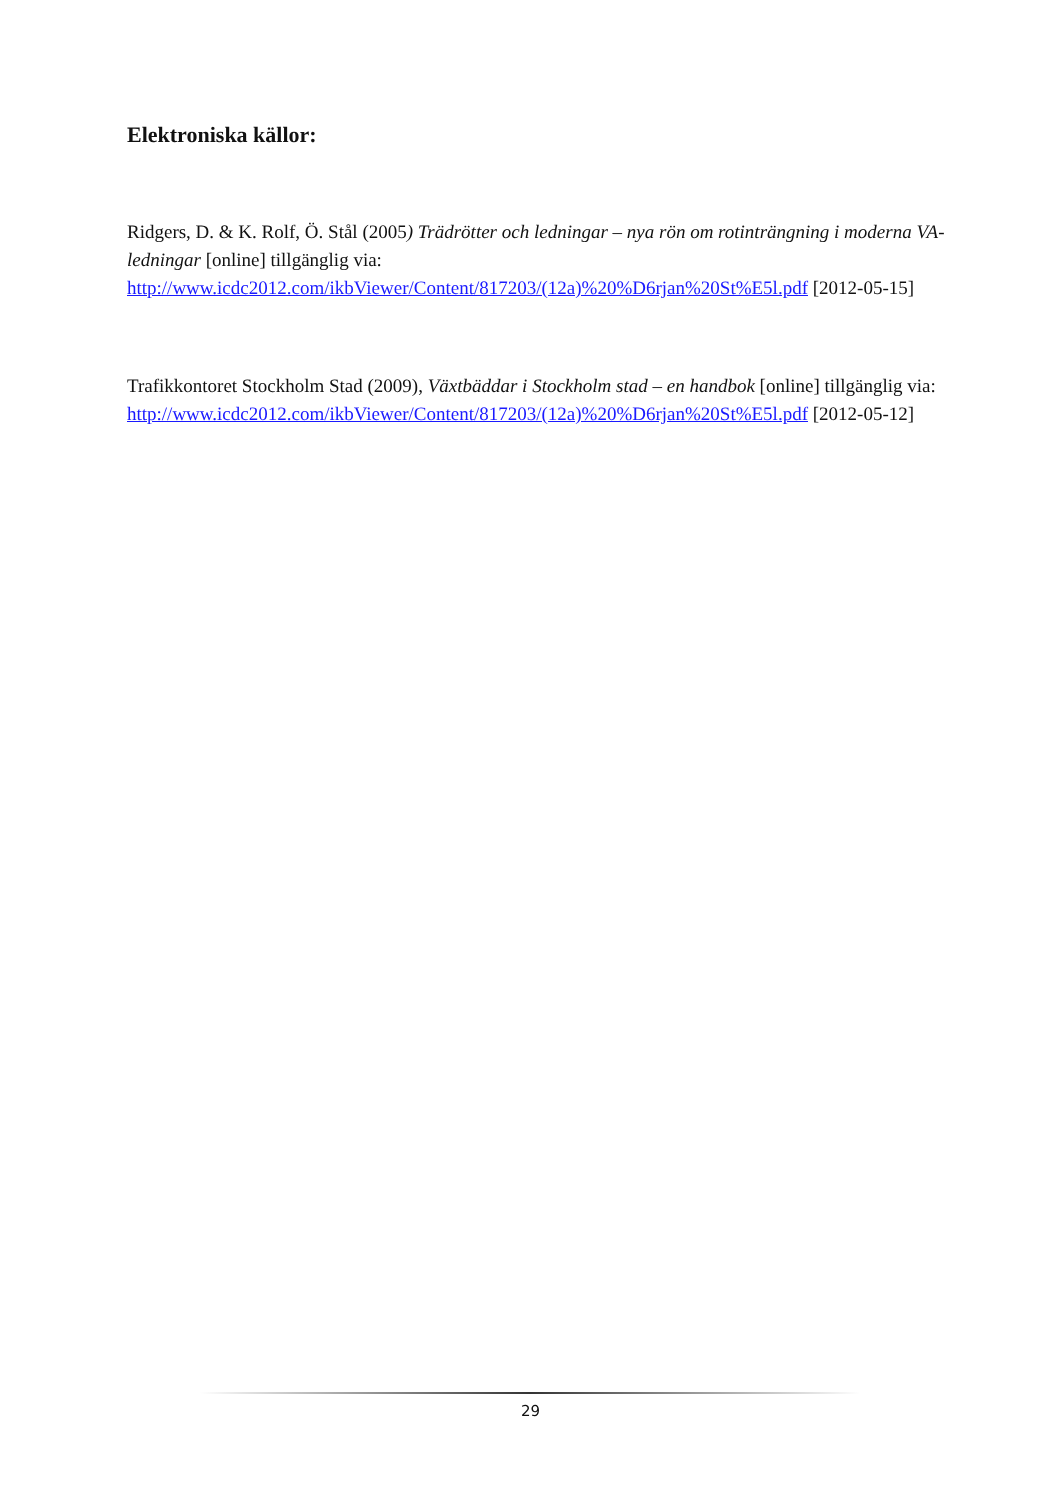Elektroniska källor:
Ridgers, D. & K. Rolf, Ö. Stål (2005) Trädrötter och ledningar – nya rön om rotinträngning i moderna VA-ledningar [online] tillgänglig via: http://www.icdc2012.com/ikbViewer/Content/817203/(12a)%20%D6rjan%20St%E5l.pdf [2012-05-15]
Trafikkontoret Stockholm Stad (2009), Växtbäddar i Stockholm stad – en handbok [online] tillgänglig via: http://www.icdc2012.com/ikbViewer/Content/817203/(12a)%20%D6rjan%20St%E5l.pdf [2012-05-12]
29